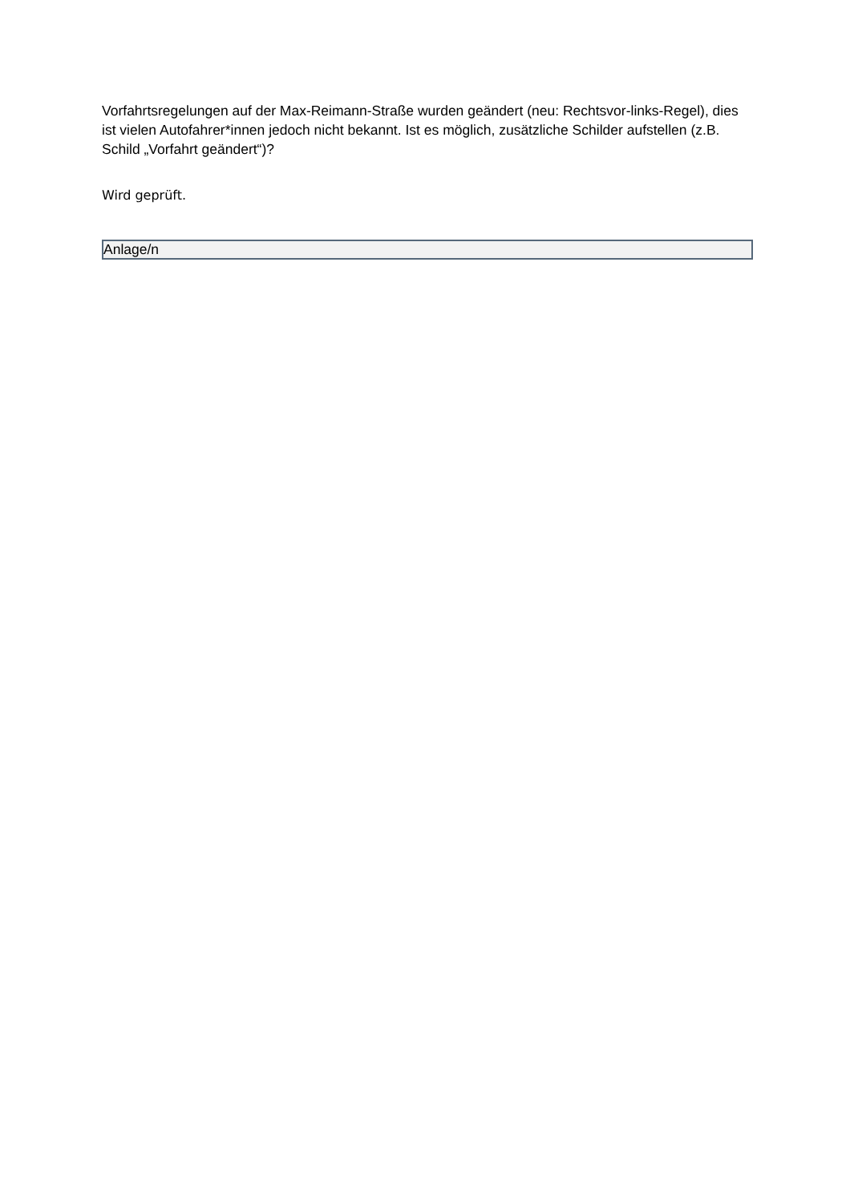Vorfahrtsregelungen auf der Max-Reimann-Straße wurden geändert (neu: Rechtsvor-links-Regel), dies ist vielen Autofahrer*innen jedoch nicht bekannt. Ist es möglich, zusätzliche Schilder aufstellen (z.B. Schild „Vorfahrt geändert“)?
Wird geprüft.
Anlage/n